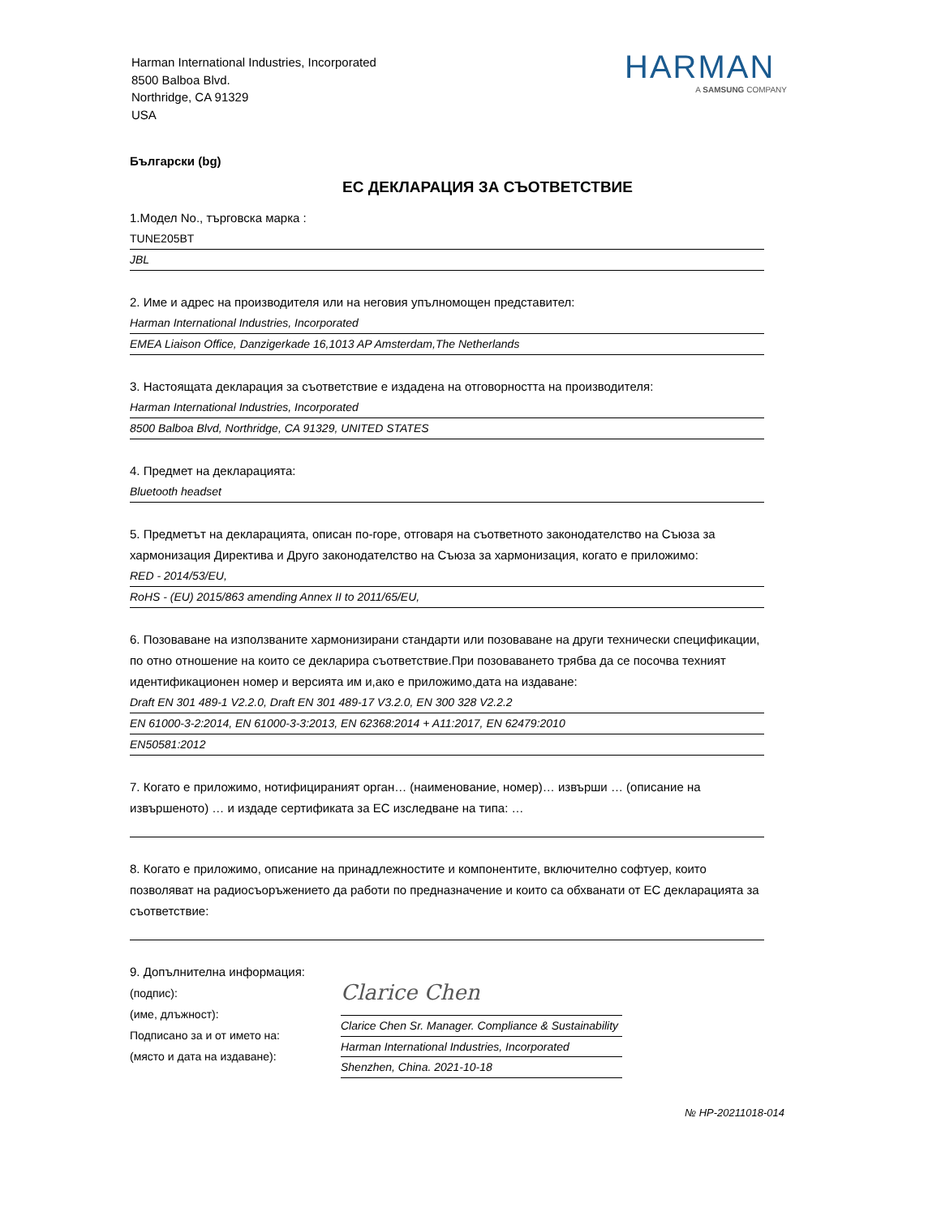Harman International Industries, Incorporated
8500 Balboa Blvd.
Northridge, CA 91329
USA
HARMAN
A SAMSUNG COMPANY
Български (bg)
ЕС ДЕКЛАРАЦИЯ ЗА СЪОТВЕТСТВИЕ
1.Модел No., търговска марка :
TUNE205BT
JBL
2. Име и адрес на производителя или на неговия упълномощен представител:
Harman International Industries, Incorporated
EMEA Liaison Office, Danzigerkade 16,1013 AP Amsterdam,The Netherlands
3. Настоящата декларация за съответствие е издадена на отговорността на производителя:
Harman International Industries, Incorporated
8500 Balboa Blvd, Northridge, CA 91329, UNITED STATES
4. Предмет на декларацията:
Bluetooth headset
5. Предметът на декларацията, описан по-горе, отговаря на съответното законодателство на Съюза за хармонизация Директива и Друго законодателство на Съюза за хармонизация, когато е приложимо:
RED - 2014/53/EU,
RoHS - (EU) 2015/863 amending Annex II to 2011/65/EU,
6. Позоваване на използваните хармонизирани стандарти или позоваване на други технически спецификации, по отно отношение на които се декларира съответствие.При позоваването трябва да се посочва техният идентификационен номер и версията им и,ако е приложимо,дата на издаване:
Draft EN 301 489-1 V2.2.0, Draft EN 301 489-17 V3.2.0, EN 300 328 V2.2.2
EN 61000-3-2:2014, EN 61000-3-3:2013, EN 62368:2014 + A11:2017, EN 62479:2010
EN50581:2012
7. Когато е приложимо, нотифицираният орган… (наименование, номер)… извърши … (описание на извършеното) … и издаде сертификата за ЕС изследване на типа: …
8. Когато е приложимо, описание на принадлежностите и компонентите, включително софтуер, които позволяват на радиосъоръжението да работи по предназначение и които са обхванати от ЕС декларацията за съответствие:
9. Допълнителна информация:
(подпис):
(име, длъжност):
Подписано за и от името на:
(място и дата на издаване):
Clarice Chen
Clarice Chen Sr. Manager. Compliance & Sustainability
Harman International Industries, Incorporated
Shenzhen, China. 2021-10-18
№ HP-20211018-014